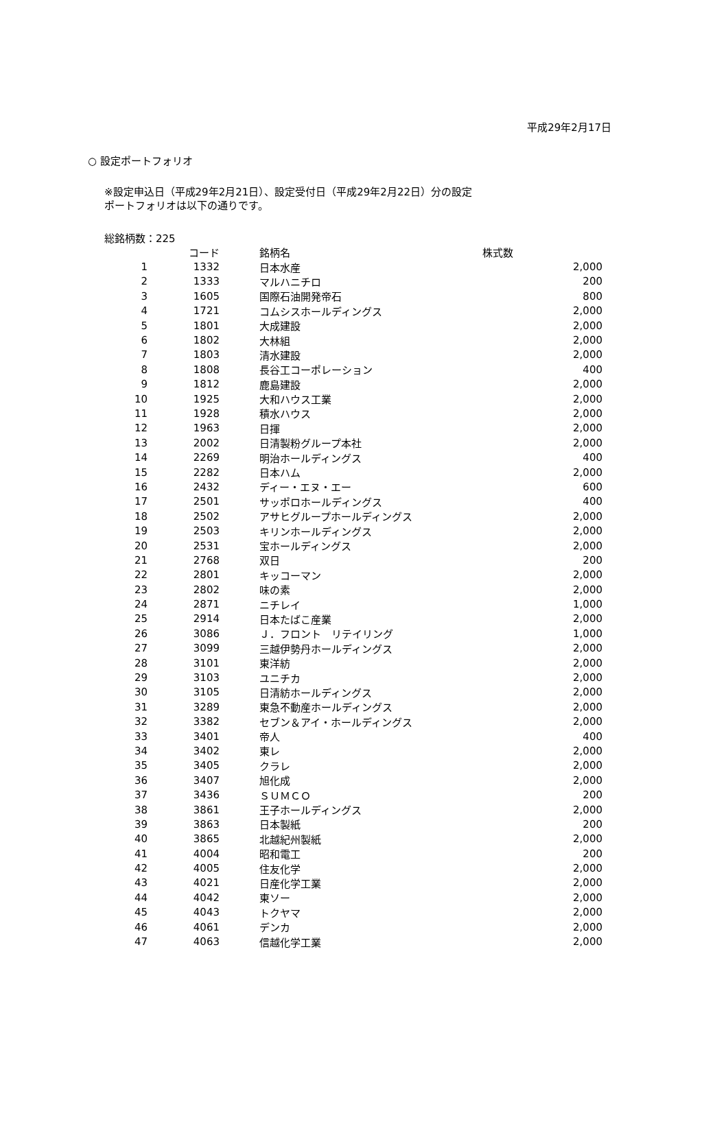平成29年2月17日
○ 設定ポートフォリオ
※設定申込日（平成29年2月21日）、設定受付日（平成29年2月22日）分の設定
ポートフォリオは以下の通りです。
総銘柄数：225
| | コード | 銘柄名 | 株式数 |
| --- | --- | --- | --- |
| 1 | 1332 | 日本水産 | 2,000 |
| 2 | 1333 | マルハニチロ | 200 |
| 3 | 1605 | 国際石油開発帝石 | 800 |
| 4 | 1721 | コムシスホールディングス | 2,000 |
| 5 | 1801 | 大成建設 | 2,000 |
| 6 | 1802 | 大林組 | 2,000 |
| 7 | 1803 | 清水建設 | 2,000 |
| 8 | 1808 | 長谷工コーポレーション | 400 |
| 9 | 1812 | 鹿島建設 | 2,000 |
| 10 | 1925 | 大和ハウス工業 | 2,000 |
| 11 | 1928 | 積水ハウス | 2,000 |
| 12 | 1963 | 日揮 | 2,000 |
| 13 | 2002 | 日清製粉グループ本社 | 2,000 |
| 14 | 2269 | 明治ホールディングス | 400 |
| 15 | 2282 | 日本ハム | 2,000 |
| 16 | 2432 | ディー・エヌ・エー | 600 |
| 17 | 2501 | サッポロホールディングス | 400 |
| 18 | 2502 | アサヒグループホールディングス | 2,000 |
| 19 | 2503 | キリンホールディングス | 2,000 |
| 20 | 2531 | 宝ホールディングス | 2,000 |
| 21 | 2768 | 双日 | 200 |
| 22 | 2801 | キッコーマン | 2,000 |
| 23 | 2802 | 味の素 | 2,000 |
| 24 | 2871 | ニチレイ | 1,000 |
| 25 | 2914 | 日本たばこ産業 | 2,000 |
| 26 | 3086 | Ｊ．フロント リテイリング | 1,000 |
| 27 | 3099 | 三越伊勢丹ホールディングス | 2,000 |
| 28 | 3101 | 東洋紡 | 2,000 |
| 29 | 3103 | ユニチカ | 2,000 |
| 30 | 3105 | 日清紡ホールディングス | 2,000 |
| 31 | 3289 | 東急不動産ホールディングス | 2,000 |
| 32 | 3382 | セブン＆アイ・ホールディングス | 2,000 |
| 33 | 3401 | 帝人 | 400 |
| 34 | 3402 | 東レ | 2,000 |
| 35 | 3405 | クラレ | 2,000 |
| 36 | 3407 | 旭化成 | 2,000 |
| 37 | 3436 | ＳＵＭＣＯ | 200 |
| 38 | 3861 | 王子ホールディングス | 2,000 |
| 39 | 3863 | 日本製紙 | 200 |
| 40 | 3865 | 北越紀州製紙 | 2,000 |
| 41 | 4004 | 昭和電工 | 200 |
| 42 | 4005 | 住友化学 | 2,000 |
| 43 | 4021 | 日産化学工業 | 2,000 |
| 44 | 4042 | 東ソー | 2,000 |
| 45 | 4043 | トクヤマ | 2,000 |
| 46 | 4061 | デンカ | 2,000 |
| 47 | 4063 | 信越化学工業 | 2,000 |